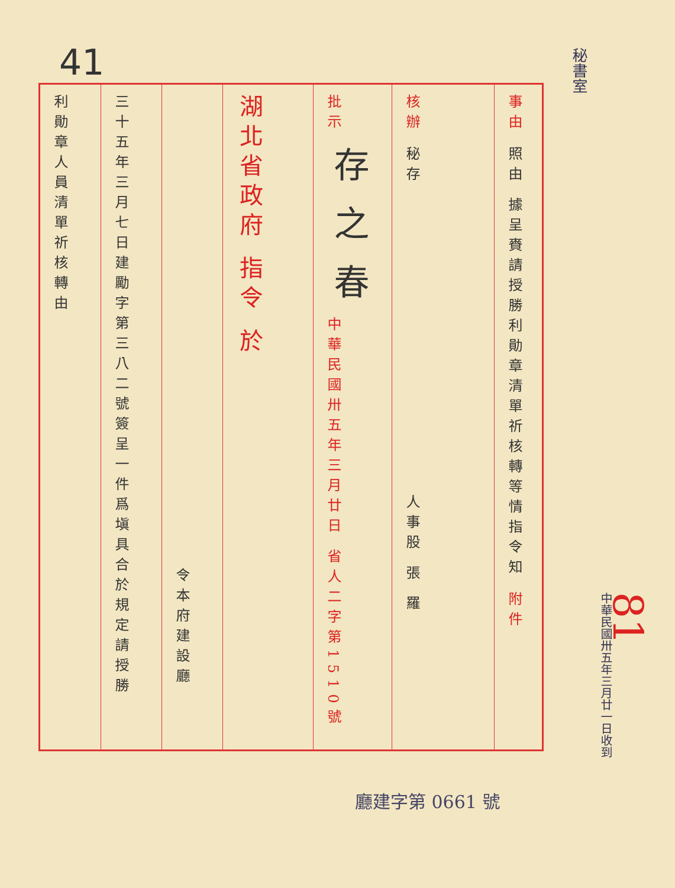41
秘書室
81
中華民國卅五年三月廿一日收到
| 利勛章人員清單祈核轉由 | 三十五年三月七日建勵字第三八二號簽呈一件爲塡具合於規定請授勝 | 令本府建設廳 | 湖北省政府 指令 於 | 批示 存 之 春 中華民國卅五年三月廿日 省人二字第1510號 | 核辦 秘存 人事股 張 羅 | 事由 照由 據呈賚請授勝利勛章清單祈核轉等情指令知 附件 |
廳建字第 0661 號